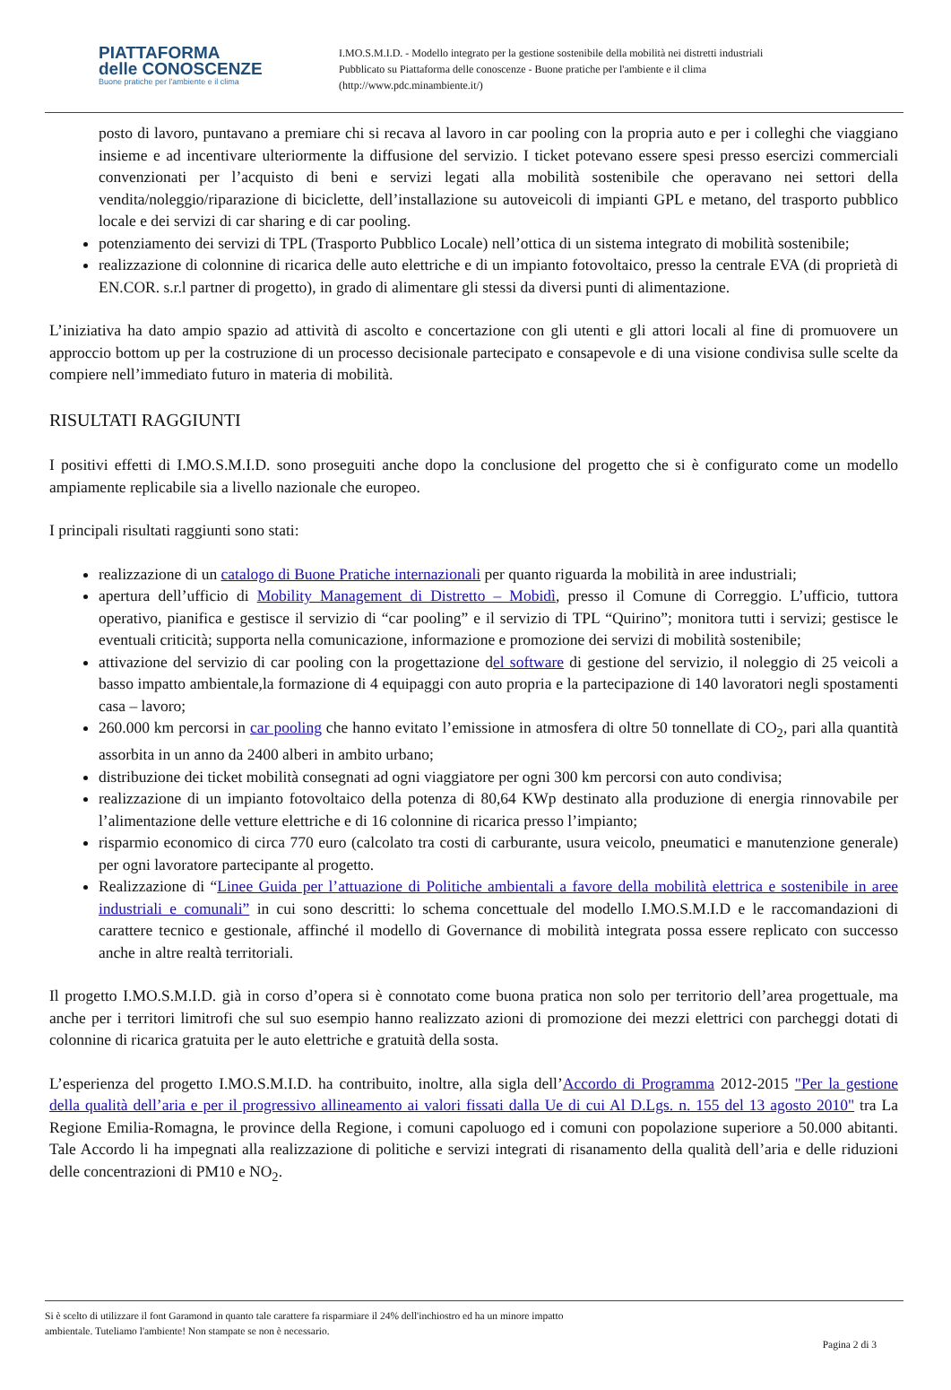PIATTAFORMA
delle CONOSCENZE
Buone pratiche per l'ambiente e il clima
I.MO.S.M.I.D. - Modello integrato per la gestione sostenibile della mobilità nei distretti industriali
Pubblicato su Piattaforma delle conoscenze - Buone pratiche per l'ambiente e il clima
(http://www.pdc.minambiente.it/)
posto di lavoro, puntavano a premiare chi si recava al lavoro in car pooling con la propria auto e per i colleghi che viaggiano insieme e ad incentivare ulteriormente la diffusione del servizio. I ticket potevano essere spesi presso esercizi commerciali convenzionati per l’acquisto di beni e servizi legati alla mobilità sostenibile che operavano nei settori della vendita/noleggio/riparazione di biciclette, dell’installazione su autoveicoli di impianti GPL e metano, del trasporto pubblico locale e dei servizi di car sharing e di car pooling.
potenziamento dei servizi di TPL (Trasporto Pubblico Locale) nell’ottica di un sistema integrato di mobilità sostenibile;
realizzazione di colonnine di ricarica delle auto elettriche e di un impianto fotovoltaico, presso la centrale EVA (di proprietà di EN.COR. s.r.l partner di progetto), in grado di alimentare gli stessi da diversi punti di alimentazione.
L’iniziativa ha dato ampio spazio ad attività di ascolto e concertazione con gli utenti e gli attori locali al fine di promuovere un approccio bottom up per la costruzione di un processo decisionale partecipato e consapevole e di una visione condivisa sulle scelte da compiere nell’immediato futuro in materia di mobilità.
RISULTATI RAGGIUNTI
I positivi effetti di I.MO.S.M.I.D. sono proseguiti anche dopo la conclusione del progetto che si è configurato come un modello ampiamente replicabile sia a livello nazionale che europeo.
I principali risultati raggiunti sono stati:
realizzazione di un catalogo di Buone Pratiche internazionali per quanto riguarda la mobilità in aree industriali;
apertura dell’ufficio di Mobility Management di Distretto – Mobidì, presso il Comune di Correggio. L’ufficio, tuttora operativo, pianifica e gestisce il servizio di “car pooling” e il servizio di TPL “Quirino”; monitora tutti i servizi; gestisce le eventuali criticità; supporta nella comunicazione, informazione e promozione dei servizi di mobilità sostenibile;
attivazione del servizio di car pooling con la progettazione del software di gestione del servizio, il noleggio di 25 veicoli a basso impatto ambientale,la formazione di 4 equipaggi con auto propria e la partecipazione di 140 lavoratori negli spostamenti casa – lavoro;
260.000 km percorsi in car pooling che hanno evitato l’emissione in atmosfera di oltre 50 tonnellate di CO<sub>2</sub>, pari alla quantità assorbita in un anno da 2400 alberi in ambito urbano;
distribuzione dei ticket mobilità consegnati ad ogni viaggiatore per ogni 300 km percorsi con auto condivisa;
realizzazione di un impianto fotovoltaico della potenza di 80,64 KWp destinato alla produzione di energia rinnovabile per l’alimentazione delle vetture elettriche e di 16 colonnine di ricarica presso l’impianto;
risparmio economico di circa 770 euro (calcolato tra costi di carburante, usura veicolo, pneumatici e manutenzione generale) per ogni lavoratore partecipante al progetto.
Realizzazione di “Linee Guida per l’attuazione di Politiche ambientali a favore della mobilità elettrica e sostenibile in aree industriali e comunali” in cui sono descritti: lo schema concettuale del modello I.MO.S.M.I.D e le raccomandazioni di carattere tecnico e gestionale, affinché il modello di Governance di mobilità integrata possa essere replicato con successo anche in altre realtà territoriali.
Il progetto I.MO.S.M.I.D. già in corso d’opera si è connotato come buona pratica non solo per territorio dell’area progettuale, ma anche per i territori limitrofi che sul suo esempio hanno realizzato azioni di promozione dei mezzi elettrici con parcheggi dotati di colonnine di ricarica gratuita per le auto elettriche e gratuità della sosta.
L’esperienza del progetto I.MO.S.M.I.D. ha contribuito, inoltre, alla sigla dell’Accordo di Programma 2012-2015 "Per la gestione della qualità dell’aria e per il progressivo allineamento ai valori fissati dalla Ue di cui Al D.Lgs. n. 155 del 13 agosto 2010" tra La Regione Emilia-Romagna, le province della Regione, i comuni capoluogo ed i comuni con popolazione superiore a 50.000 abitanti. Tale Accordo li ha impegnati alla realizzazione di politiche e servizi integrati di risanamento della qualità dell’aria e delle riduzioni delle concentrazioni di PM10 e NO<sub>2</sub>.
Si è scelto di utilizzare il font Garamond in quanto tale carattere fa risparmiare il 24% dell'inchiostro ed ha un minore impatto
ambientale. Tuteliamo l'ambiente! Non stampate se non è necessario.
Pagina 2 di 3